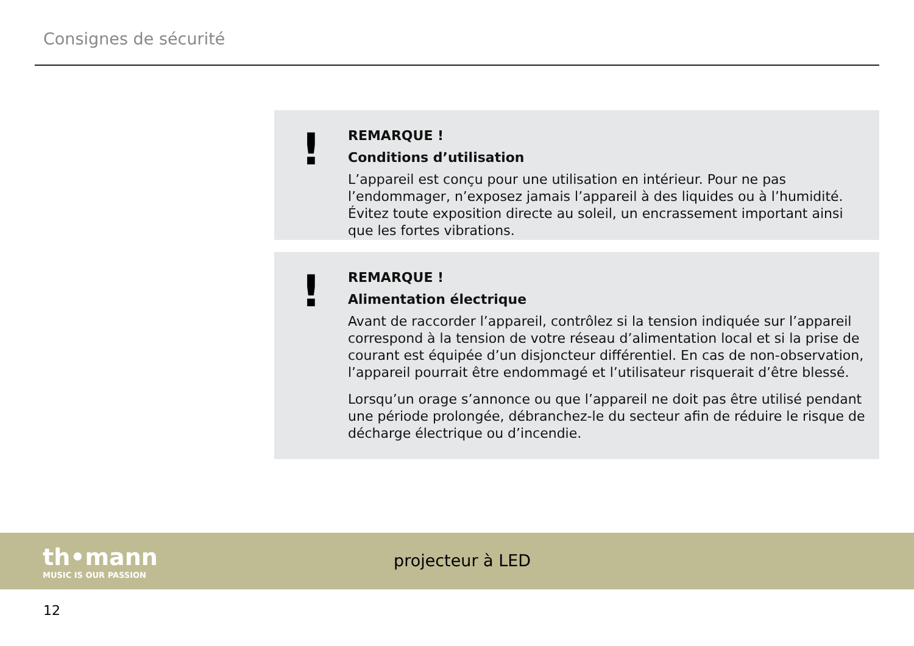Consignes de sécurité
!
REMARQUE !
Conditions d’utilisation
L’appareil est conçu pour une utilisation en intérieur. Pour ne pas l’endommager, n’exposez jamais l’appareil à des liquides ou à l’humidité. Évitez toute exposition directe au soleil, un encrassement important ainsi que les fortes vibrations.
!
REMARQUE !
Alimentation électrique
Avant de raccorder l’appareil, contrôlez si la tension indiquée sur l’appareil correspond à la tension de votre réseau d’alimentation local et si la prise de courant est équipée d’un disjoncteur différentiel. En cas de non-observation, l’appareil pourrait être endommagé et l’utilisateur risquerait d’être blessé.
Lorsqu’un orage s’annonce ou que l’appareil ne doit pas être utilisé pendant une période prolongée, débranchez-le du secteur afin de réduire le risque de décharge électrique ou d’incendie.
th•mann
MUSIC IS OUR PASSION
projecteur à LED
12